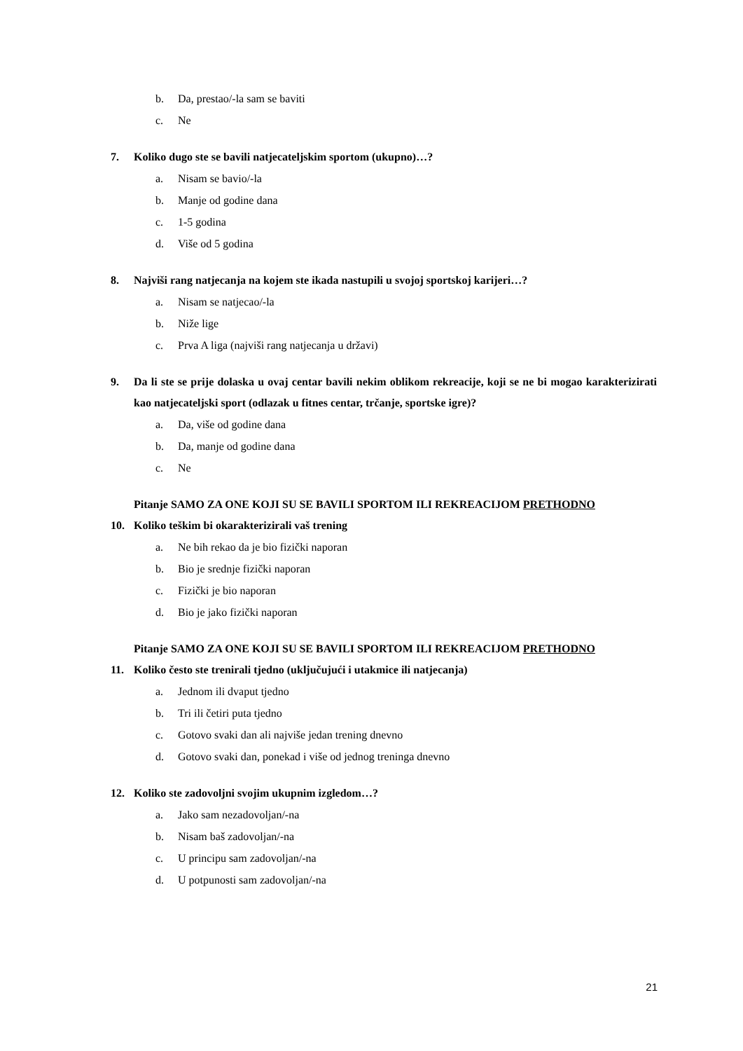b. Da, prestao/-la sam se baviti
c. Ne
7. Koliko dugo ste se bavili natjecateljskim sportom (ukupno)…?
a. Nisam se bavio/-la
b. Manje od godine dana
c. 1-5 godina
d. Više od 5 godina
8. Najviši rang natjecanja na kojem ste ikada nastupili u svojoj sportskoj karijeri…?
a. Nisam se natjecao/-la
b. Niže lige
c. Prva A liga (najviši rang natjecanja u državi)
9. Da li ste se prije dolaska u ovaj centar bavili nekim oblikom rekreacije, koji se ne bi mogao karakterizirati kao natjecateljski sport (odlazak u fitnes centar, trčanje, sportske igre)?
a. Da, više od godine dana
b. Da, manje od godine dana
c. Ne
Pitanje SAMO ZA ONE KOJI SU SE BAVILI SPORTOM ILI REKREACIJOM PRETHODNO
10. Koliko teškim bi okarakterizirali vaš trening
a. Ne bih rekao da je bio fizički naporan
b. Bio je srednje fizički naporan
c. Fizički je bio naporan
d. Bio je jako fizički naporan
Pitanje SAMO ZA ONE KOJI SU SE BAVILI SPORTOM ILI REKREACIJOM PRETHODNO
11. Koliko često ste trenirali tjedno (uključujući i utakmice ili natjecanja)
a. Jednom ili dvaput tjedno
b. Tri ili četiri puta tjedno
c. Gotovo svaki dan ali najviše jedan trening dnevno
d. Gotovo svaki dan, ponekad i više od jednog treninga dnevno
12. Koliko ste zadovoljni svojim ukupnim izgledom…?
a. Jako sam nezadovoljan/-na
b. Nisam baš zadovoljan/-na
c. U principu sam zadovoljan/-na
d. U potpunosti sam zadovoljan/-na
21